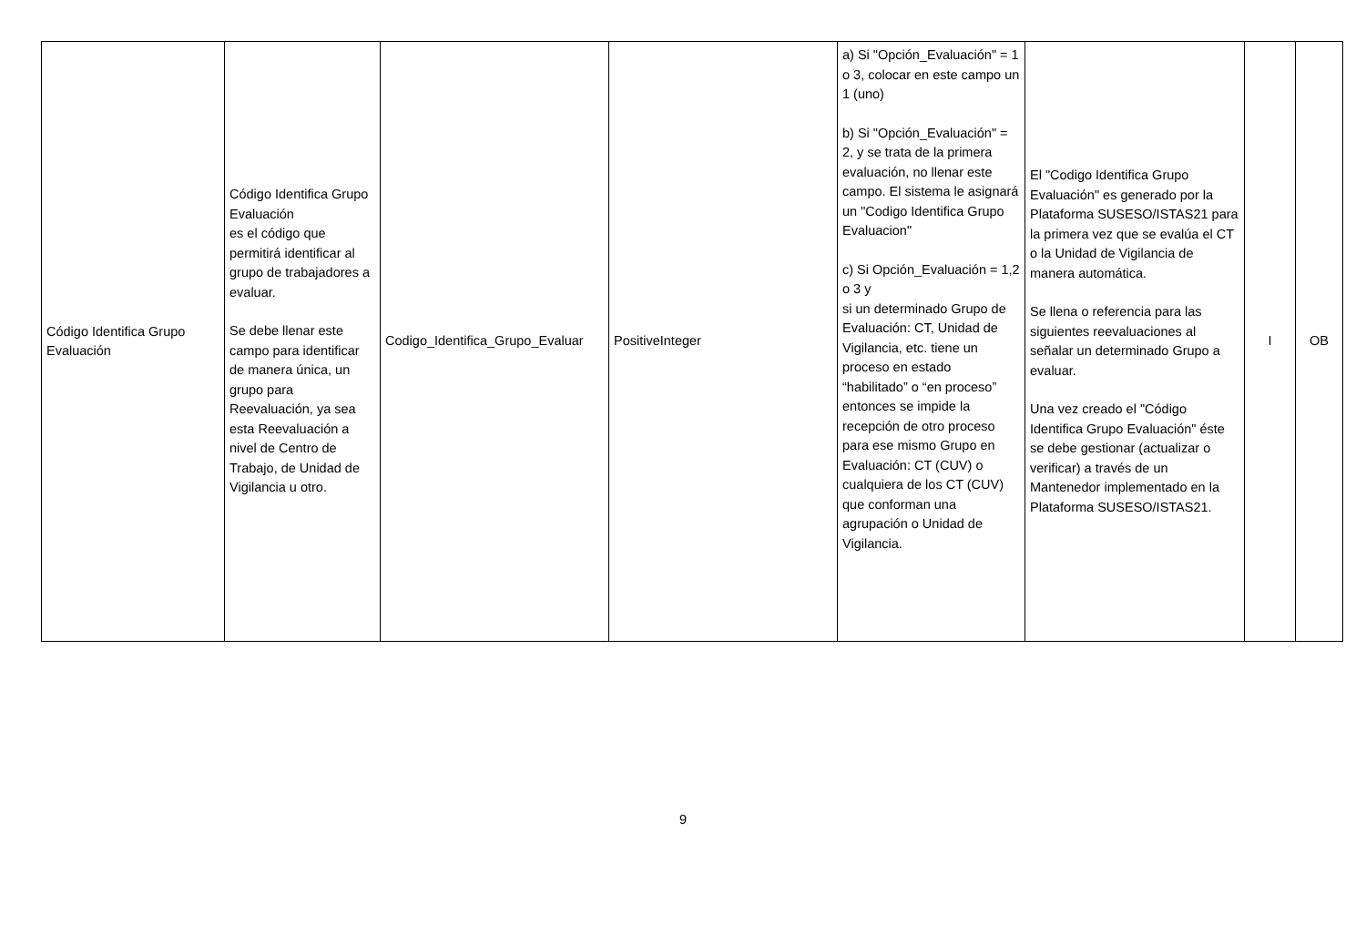| Código Identifica Grupo Evaluación | Código Identifica Grupo Evaluación es el código que permitirá identificar al grupo de trabajadores a evaluar. Se debe llenar este campo para identificar de manera única, un grupo para Reevaluación, ya sea esta Reevaluación a nivel de Centro de Trabajo, de Unidad de Vigilancia u otro. | Codigo_Identifica_Grupo_Evaluar | PositiveInteger | a) Si "Opción_Evaluación" = 1 o 3, colocar en este campo un 1 (uno) b) Si "Opción_Evaluación" = 2, y se trata de la primera evaluación, no llenar este campo. El sistema le asignará un "Codigo Identifica Grupo Evaluacion" c) Si Opción_Evaluación = 1,2 o 3 y si un determinado Grupo de Evaluación: CT, Unidad de Vigilancia, etc. tiene un proceso en estado “habilitado” o “en proceso” entonces se impide la recepción de otro proceso para ese mismo Grupo en Evaluación: CT (CUV) o cualquiera de los CT (CUV) que conforman una agrupación o Unidad de Vigilancia. | El "Codigo Identifica Grupo Evaluación" es generado por la Plataforma SUSESO/ISTAS21 para la primera vez que se evalúa el CT o la Unidad de Vigilancia de manera automática. Se llena o referencia para las siguientes reevaluaciones al señalar un determinado Grupo a evaluar. Una vez creado el "Código Identifica Grupo Evaluación" éste se debe gestionar (actualizar o verificar) a través de un Mantenedor implementado en la Plataforma SUSESO/ISTAS21. | I | OB |
9